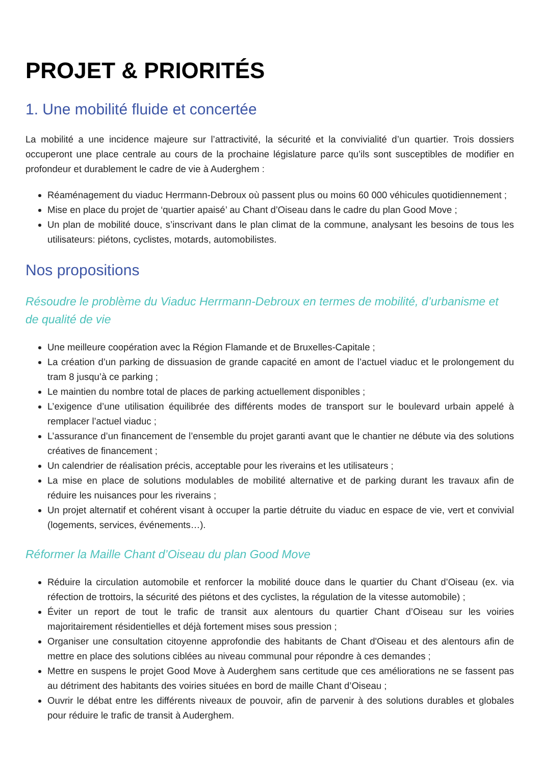PROJET & PRIORITÉS
1. Une mobilité fluide et concertée
La mobilité a une incidence majeure sur l’attractivité, la sécurité et la convivialité d’un quartier. Trois dossiers occuperont une place centrale au cours de la prochaine législature parce qu’ils sont susceptibles de modifier en profondeur et durablement le cadre de vie à Auderghem :
Réaménagement du viaduc Herrmann-Debroux où passent plus ou moins 60 000 véhicules quotidiennement ;
Mise en place du projet de ‘quartier apaisé’ au Chant d’Oiseau dans le cadre du plan Good Move ;
Un plan de mobilité douce, s’inscrivant dans le plan climat de la commune, analysant les besoins de tous les utilisateurs: piétons, cyclistes, motards, automobilistes.
Nos propositions
Résoudre le problème du Viaduc Herrmann-Debroux en termes de mobilité, d’urbanisme et de qualité de vie
Une meilleure coopération avec la Région Flamande et de Bruxelles-Capitale ;
La création d’un parking de dissuasion de grande capacité en amont de l’actuel viaduc et le prolongement du tram 8 jusqu’à ce parking ;
Le maintien du nombre total de places de parking actuellement disponibles ;
L’exigence d’une utilisation équilibrée des différents modes de transport sur le boulevard urbain appelé à remplacer l’actuel viaduc ;
L’assurance d’un financement de l’ensemble du projet garanti avant que le chantier ne débute via des solutions créatives de financement ;
Un calendrier de réalisation précis, acceptable pour les riverains et les utilisateurs ;
La mise en place de solutions modulables de mobilité alternative et de parking durant les travaux afin de réduire les nuisances pour les riverains ;
Un projet alternatif et cohérent visant à occuper la partie détruite du viaduc en espace de vie, vert et convivial (logements, services, événements…).
Réformer la Maille Chant d’Oiseau du plan Good Move
Réduire la circulation automobile et renforcer la mobilité douce dans le quartier du Chant d’Oiseau (ex. via réfection de trottoirs, la sécurité des piétons et des cyclistes, la régulation de la vitesse automobile) ;
Éviter un report de tout le trafic de transit aux alentours du quartier Chant d’Oiseau sur les voiries majoritairement résidentielles et déjà fortement mises sous pression ;
Organiser une consultation citoyenne approfondie des habitants de Chant d'Oiseau et des alentours afin de mettre en place des solutions ciblées au niveau communal pour répondre à ces demandes ;
Mettre en suspens le projet Good Move à Auderghem sans certitude que ces améliorations ne se fassent pas au détriment des habitants des voiries situées en bord de maille Chant d’Oiseau ;
Ouvrir le débat entre les différents niveaux de pouvoir, afin de parvenir à des solutions durables et globales pour réduire le trafic de transit à Auderghem.